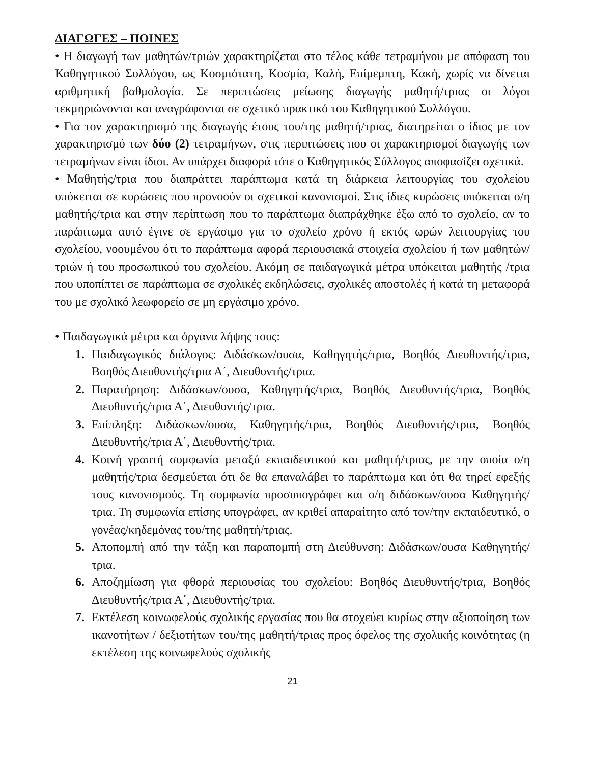ΔΙΑΓΩΓΕΣ – ΠΟΙΝΕΣ
• Η διαγωγή των μαθητών/τριών χαρακτηρίζεται στο τέλος κάθε τετραμήνου με απόφαση του Καθηγητικού Συλλόγου, ως Κοσμιότατη, Κοσμία, Καλή, Επίμεμπτη, Κακή, χωρίς να δίνεται αριθμητική βαθμολογία. Σε περιπτώσεις μείωσης διαγωγής μαθητή/τριας οι λόγοι τεκμηριώνονται και αναγράφονται σε σχετικό πρακτικό του Καθηγητικού Συλλόγου.
• Για τον χαρακτηρισμό της διαγωγής έτους του/της μαθητή/τριας, διατηρείται ο ίδιος με τον χαρακτηρισμό των δύο (2) τετραμήνων, στις περιπτώσεις που οι χαρακτηρισμοί διαγωγής των τετραμήνων είναι ίδιοι. Αν υπάρχει διαφορά τότε ο Καθηγητικός Σύλλογος αποφασίζει σχετικά.
• Μαθητής/τρια που διαπράττει παράπτωμα κατά τη διάρκεια λειτουργίας του σχολείου υπόκειται σε κυρώσεις που προνοούν οι σχετικοί κανονισμοί. Στις ίδιες κυρώσεις υπόκειται ο/η μαθητής/τρια και στην περίπτωση που το παράπτωμα διαπράχθηκε έξω από το σχολείο, αν το παράπτωμα αυτό έγινε σε εργάσιμο για το σχολείο χρόνο ή εκτός ωρών λειτουργίας του σχολείου, νοουμένου ότι το παράπτωμα αφορά περιουσιακά στοιχεία σχολείου ή των μαθητών/τριών ή του προσωπικού του σχολείου. Ακόμη σε παιδαγωγικά μέτρα υπόκειται μαθητής /τρια που υποπίπτει σε παράπτωμα σε σχολικές εκδηλώσεις, σχολικές αποστολές ή κατά τη μεταφορά του με σχολικό λεωφορείο σε μη εργάσιμο χρόνο.
• Παιδαγωγικά μέτρα και όργανα λήψης τους:
1. Παιδαγωγικός διάλογος: Διδάσκων/ουσα, Καθηγητής/τρια, Βοηθός Διευθυντής/τρια, Βοηθός Διευθυντής/τρια Α΄, Διευθυντής/τρια.
2. Παρατήρηση: Διδάσκων/ουσα, Καθηγητής/τρια, Βοηθός Διευθυντής/τρια, Βοηθός Διευθυντής/τρια Α΄, Διευθυντής/τρια.
3. Επίπληξη: Διδάσκων/ουσα, Καθηγητής/τρια, Βοηθός Διευθυντής/τρια, Βοηθός Διευθυντής/τρια Α΄, Διευθυντής/τρια.
4. Κοινή γραπτή συμφωνία μεταξύ εκπαιδευτικού και μαθητή/τριας, με την οποία ο/η μαθητής/τρια δεσμεύεται ότι δε θα επαναλάβει το παράπτωμα και ότι θα τηρεί εφεξής τους κανονισμούς. Τη συμφωνία προσυπογράφει και ο/η διδάσκων/ουσα Καθηγητής/τρια. Τη συμφωνία επίσης υπογράφει, αν κριθεί απαραίτητο από τον/την εκπαιδευτικό, ο γονέας/κηδεμόνας του/της μαθητή/τριας.
5. Αποπομπή από την τάξη και παραπομπή στη Διεύθυνση: Διδάσκων/ουσα Καθηγητής/τρια.
6. Αποζημίωση για φθορά περιουσίας του σχολείου: Βοηθός Διευθυντής/τρια, Βοηθός Διευθυντής/τρια Α΄, Διευθυντής/τρια.
7. Εκτέλεση κοινωφελούς σχολικής εργασίας που θα στοχεύει κυρίως στην αξιοποίηση των ικανοτήτων / δεξιοτήτων του/της μαθητή/τριας προς όφελος της σχολικής κοινότητας (η εκτέλεση της κοινωφελούς σχολικής
21